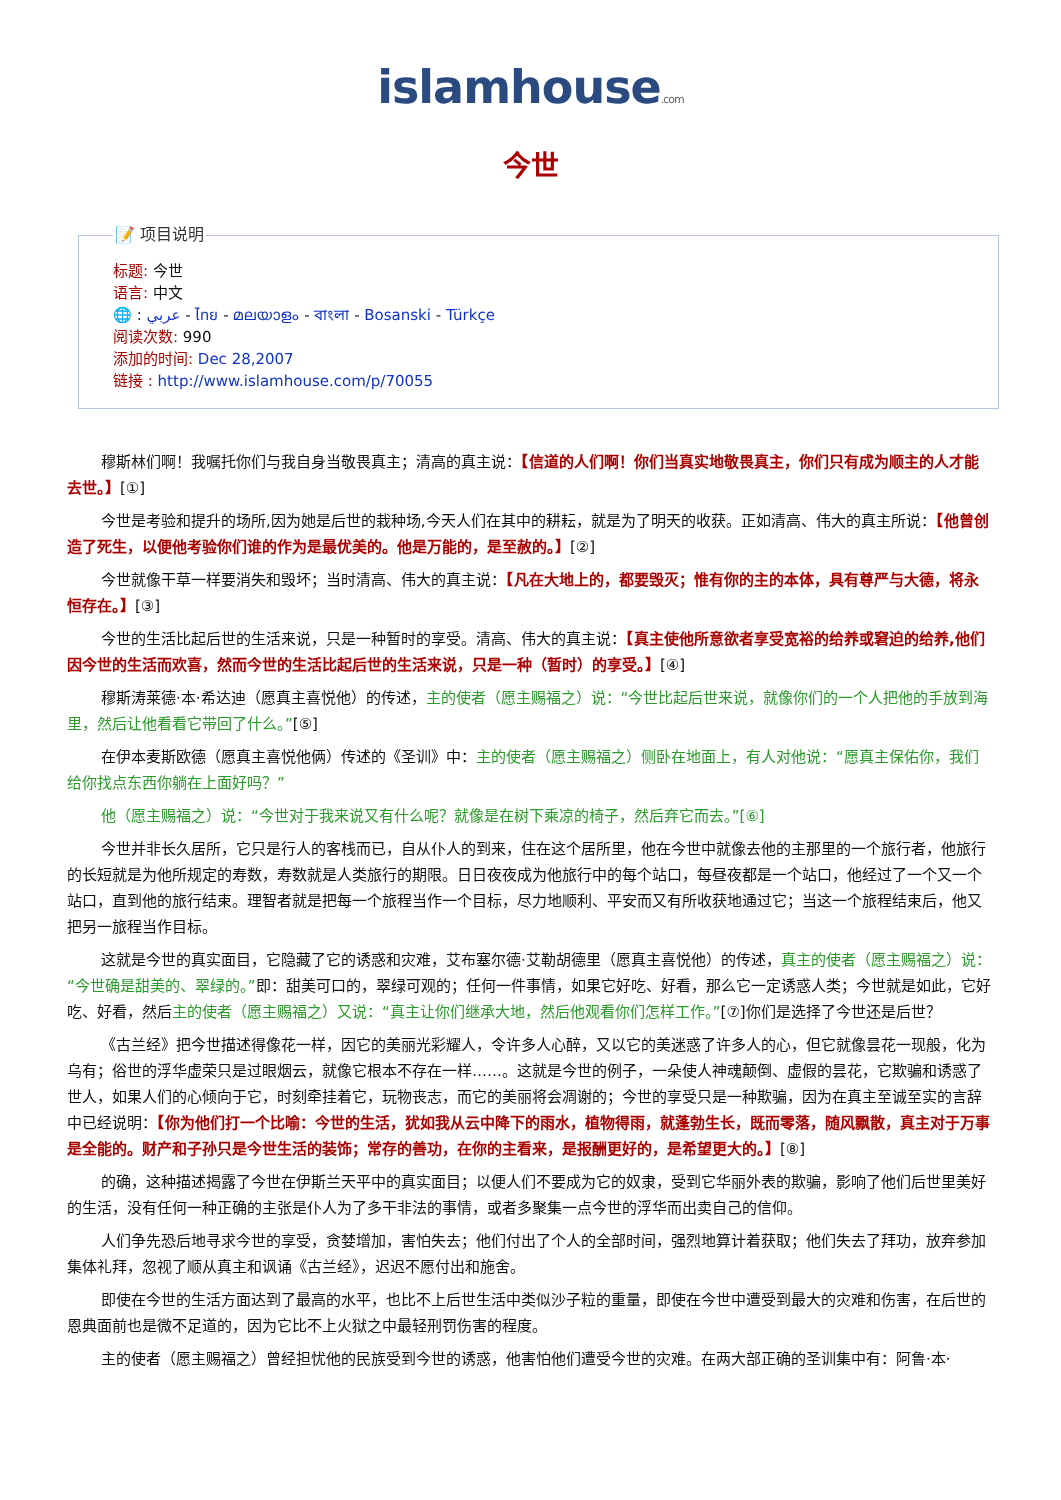islamhouse.com
今世
📝 项目说明
标题: 今世
语言: 中文
🌐 : عربي - ไทย - മലയാളം - বাংলা - Bosanski - Türkçe
阅读次数: 990
添加的时间: Dec 28,2007
链接 : http://www.islamhouse.com/p/70055
穆斯林们啊！我嘱托你们与我自身当敬畏真主；清高的真主说：【信道的人们啊！你们当真实地敬畏真主，你们只有成为顺主的人才能去世。】[①]
今世是考验和提升的场所,因为她是后世的栽种场,今天人们在其中的耕耘，就是为了明天的收获。正如清高、伟大的真主所说：【他曾创造了死生，以便他考验你们谁的作为是最优美的。他是万能的，是至赦的。】[②]
今世就像干草一样要消失和毁坏；当时清高、伟大的真主说：【凡在大地上的，都要毁灭；惟有你的主的本体，具有尊严与大德，将永恒存在。】[③]
今世的生活比起后世的生活来说，只是一种暂时的享受。清高、伟大的真主说：【真主使他所意欲者享受宽裕的给养或窘迫的给养,他们因今世的生活而欢喜，然而今世的生活比起后世的生活来说，只是一种（暂时）的享受。】[④]
穆斯涛莱德·本·希达迪（愿真主喜悦他）的传述，主的使者（愿主赐福之）说：“今世比起后世来说，就像你们的一个人把他的手放到海里，然后让他看看它带回了什么。”[⑤]
在伊本麦斯欧德（愿真主喜悦他俩）传述的《圣训》中：主的使者（愿主赐福之）侧卧在地面上，有人对他说：“愿真主保佑你，我们给你找点东西你躺在上面好吗？”
他（愿主赐福之）说：“今世对于我来说又有什么呢？就像是在树下乘凉的椅子，然后弃它而去。”[⑥]
今世并非长久居所，它只是行人的客栈而已，自从仆人的到来，住在这个居所里，他在今世中就像去他的主那里的一个旅行者，他旅行的长短就是为他所规定的寿数，寿数就是人类旅行的期限。日日夜夜成为他旅行中的每个站口，每昼夜都是一个站口，他经过了一个又一个站口，直到他的旅行结束。理智者就是把每一个旅程当作一个目标，尽力地顺利、平安而又有所收获地通过它；当这一个旅程结束后，他又把另一旅程当作目标。
这就是今世的真实面目，它隐藏了它的诱惑和灾难，艾布塞尔德·艾勒胡德里（愿真主喜悦他）的传述，真主的使者（愿主赐福之）说：“今世确是甜美的、翠绿的。”即：甜美可口的，翠绿可观的；任何一件事情，如果它好吃、好看，那么它一定诱惑人类；今世就是如此，它好吃、好看，然后主的使者（愿主赐福之）又说：“真主让你们继承大地，然后他观看你们怎样工作。”[⑦]你们是选择了今世还是后世？
《古兰经》把今世描述得像花一样，因它的美丽光彩耀人，令许多人心醉，又以它的美迷惑了许多人的心，但它就像昙花一现般，化为乌有；俗世的浮华虚荣只是过眼烟云，就像它根本不存在一样……。这就是今世的例子，一朵使人神魂颠倒、虚假的昙花，它欺骗和诱惑了世人，如果人们的心倾向于它，时刻牵挂着它，玩物丧志，而它的美丽将会凋谢的；今世的享受只是一种欺骗，因为在真主至诚至实的言辞中已经说明：【你为他们打一个比喻：今世的生活，犹如我从云中降下的雨水，植物得雨，就蓬勃生长，既而零落，随风飘散，真主对于万事是全能的。财产和子孙只是今世生活的装饰；常存的善功，在你的主看来，是报酬更好的，是希望更大的。】[⑧]
的确，这种描述揭露了今世在伊斯兰天平中的真实面目；以便人们不要成为它的奴隶，受到它华丽外表的欺骗，影响了他们后世里美好的生活，没有任何一种正确的主张是仆人为了多干非法的事情，或者多聚集一点今世的浮华而出卖自己的信仰。
人们争先恐后地寻求今世的享受，贪婪增加，害怕失去；他们付出了个人的全部时间，强烈地算计着获取；他们失去了拜功，放弃参加集体礼拜，忽视了顺从真主和讽诵《古兰经》，迟迟不愿付出和施舍。
即使在今世的生活方面达到了最高的水平，也比不上后世生活中类似沙子粒的重量，即使在今世中遭受到最大的灾难和伤害，在后世的恩典面前也是微不足道的，因为它比不上火狱之中最轻刑罚伤害的程度。
主的使者（愿主赐福之）曾经担忧他的民族受到今世的诱惑，他害怕他们遭受今世的灾难。在两大部正确的圣训集中有：阿鲁·本·